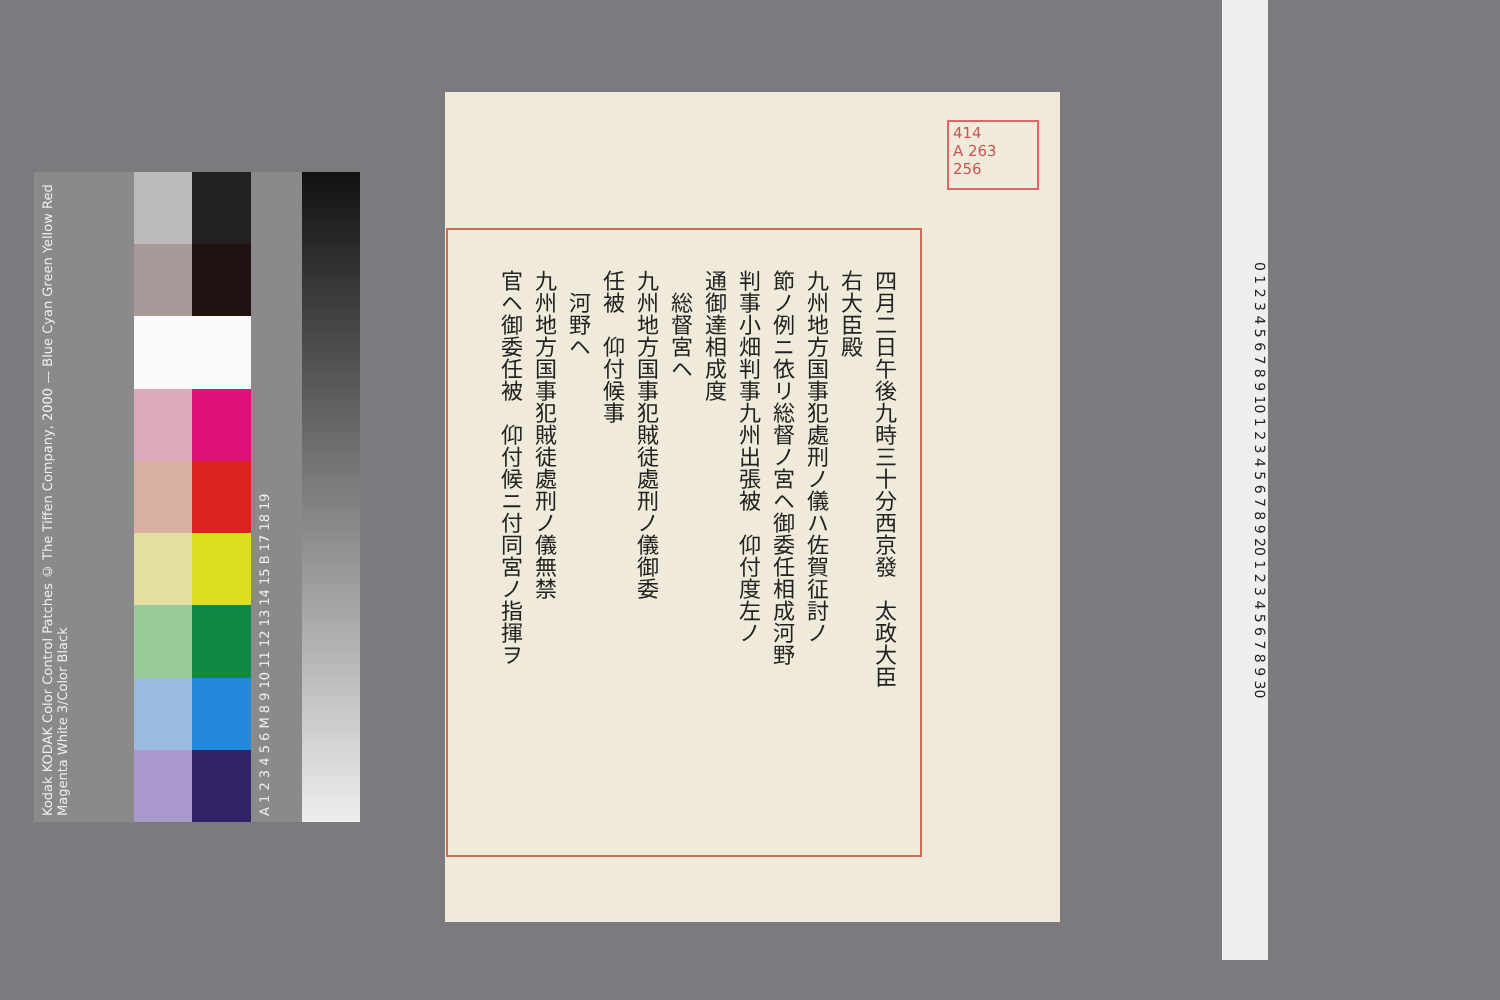Kodak KODAK Color Control Patches © The Tiffen Company, 2000 — Blue Cyan Green Yellow Red Magenta White 3/Color Black
A 1 2 3 4 5 6 M 8 9 10 11 12 13 14 15 B 17 18 19
414
A 263
256
四月二日午後九時三十分西京發　太政大臣
右大臣殿
九州地方国事犯處刑ノ儀ハ佐賀征討ノ
節ノ例ニ依リ総督ノ宮ヘ御委任相成河野
判事小畑判事九州出張被　仰付度左ノ
通御達相成度
　総督宮ヘ
九州地方国事犯賊徒處刑ノ儀御委
任被　仰付候事
　河野ヘ
九州地方国事犯賊徒處刑ノ儀無禁
官ヘ御委任被　仰付候ニ付同宮ノ指揮ヲ
0 1 2 3 4 5 6 7 8 9 10 1 2 3 4 5 6 7 8 9 20 1 2 3 4 5 6 7 8 9 30